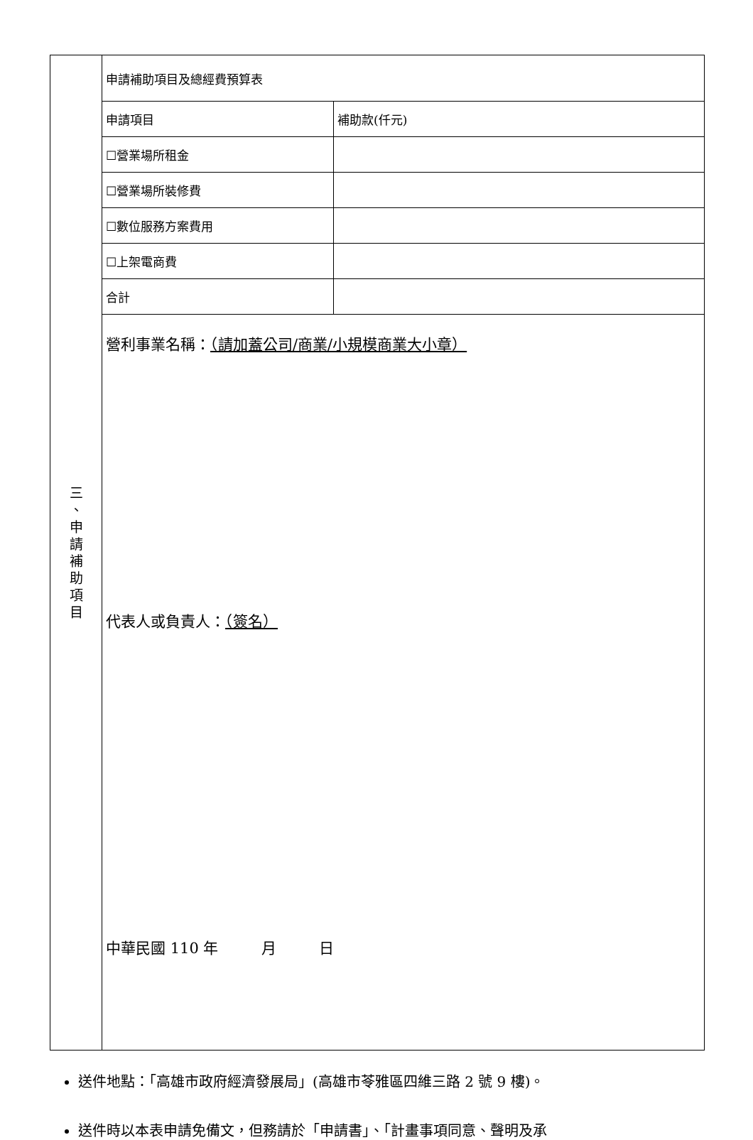| 三 、 申 請 補 助 項 目 | 申請補助項目及總經費預算表 | |
| | 申請項目 | 補助款(仟元) |
| | ☐營業場所租金 | |
| | ☐營業場所裝修費 | |
| | ☐數位服務方案費用 | |
| | ☐上架電商費 | |
| | 合計 | |
| | 營利事業名稱： （請加蓋公司/商業/小規模商業大小章） 代表人或負責人： （簽名） 中華民國 110 年 月 日 | |
送件地點：「高雄市政府經濟發展局」(高雄市苓雅區四維三路 2 號 9 樓)。
送件時以本表申請免備文，但務請於「申請書」、「計畫事項同意、聲明及承